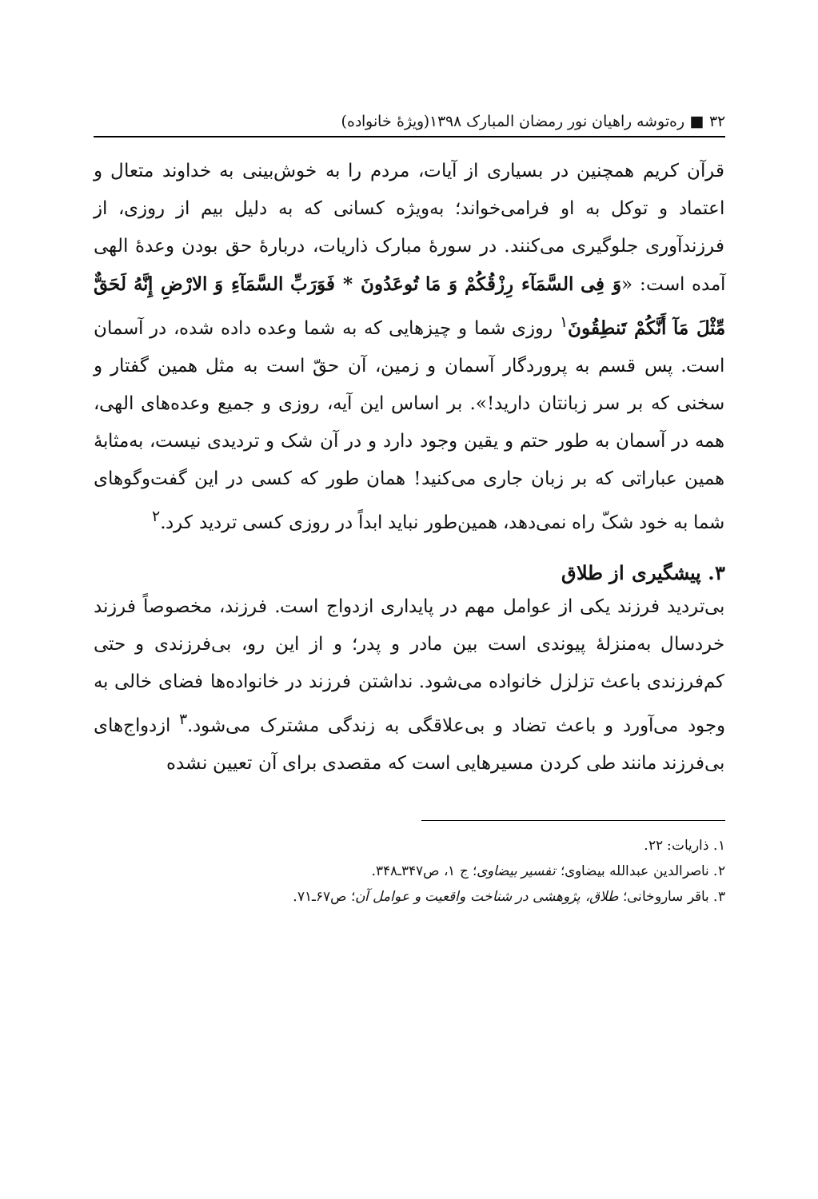۳۲ ■ ره‌توشه راهیان نور رمضان المبارک ۱۳۹۸(ویژهٔ خانواده)
قرآن کریم همچنین در بسیاری از آیات، مردم را به خوش‌بینی به خداوند متعال و اعتماد و توکل به او فرامی‌خواند؛ به‌ویژه کسانی که به دلیل بیم از روزی، از فرزندآوری جلوگیری می‌کنند. در سورهٔ مبارک ذاریات، دربارهٔ حق بودن وعدهٔ الهی آمده است: «وَ فِی السَّمَآء رِزْقُکُمْ وَ مَا تُوعَدُونَ * فَوَرَبِّ السَّمَآءِ وَ الارْضِ إِنَّهُ لَحَقٌّ مِّثْلَ مَآ أَنَّکُمْ تَنطِقُونَ<sup>۱</sup> روزی شما و چیزهایی که به شما وعده داده شده، در آسمان است. پس قسم به پروردگار آسمان و زمین، آن حقّ است به مثل همین گفتار و سخنی که بر سر زبانتان دارید!». بر اساس این آیه، روزی و جمیع وعده‌های الهی، همه در آسمان به طور حتم و یقین وجود دارد و در آن شک و تردیدی نیست، به‌مثابهٔ همین عباراتی که بر زبان جاری می‌کنید! همان طور که کسی در این گفت‌وگوهای شما به خود شکّ راه نمی‌دهد، همین‌طور نباید ابداً در روزی کسی تردید کرد.<sup>۲</sup>
۳. پیشگیری از طلاق
بی‌تردید فرزند یکی از عوامل مهم در پایداری ازدواج است. فرزند، مخصوصاً فرزند خردسال به‌منزلهٔ پیوندی است بین مادر و پدر؛ و از این رو، بی‌فرزندی و حتی کم‌فرزندی باعث تزلزل خانواده می‌شود. نداشتن فرزند در خانواده‌ها فضای خالی به وجود می‌آورد و باعث تضاد و بی‌علاقگی به زندگی مشترک می‌شود.<sup>۳</sup> ازدواج‌های بی‌فرزند مانند طی کردن مسیرهایی است که مقصدی برای آن تعیین نشده
۱. ذاریات: ۲۲.
۲. ناصرالدین عبدالله بیضاوی؛ تفسیر بیضاوی؛ ج ۱، ص۳۴۷ـ۳۴۸.
۳. باقر ساروخانی؛ طلاق، پژوهشی در شناخت واقعیت و عوامل آن؛ ص۶۷ـ۷۱.